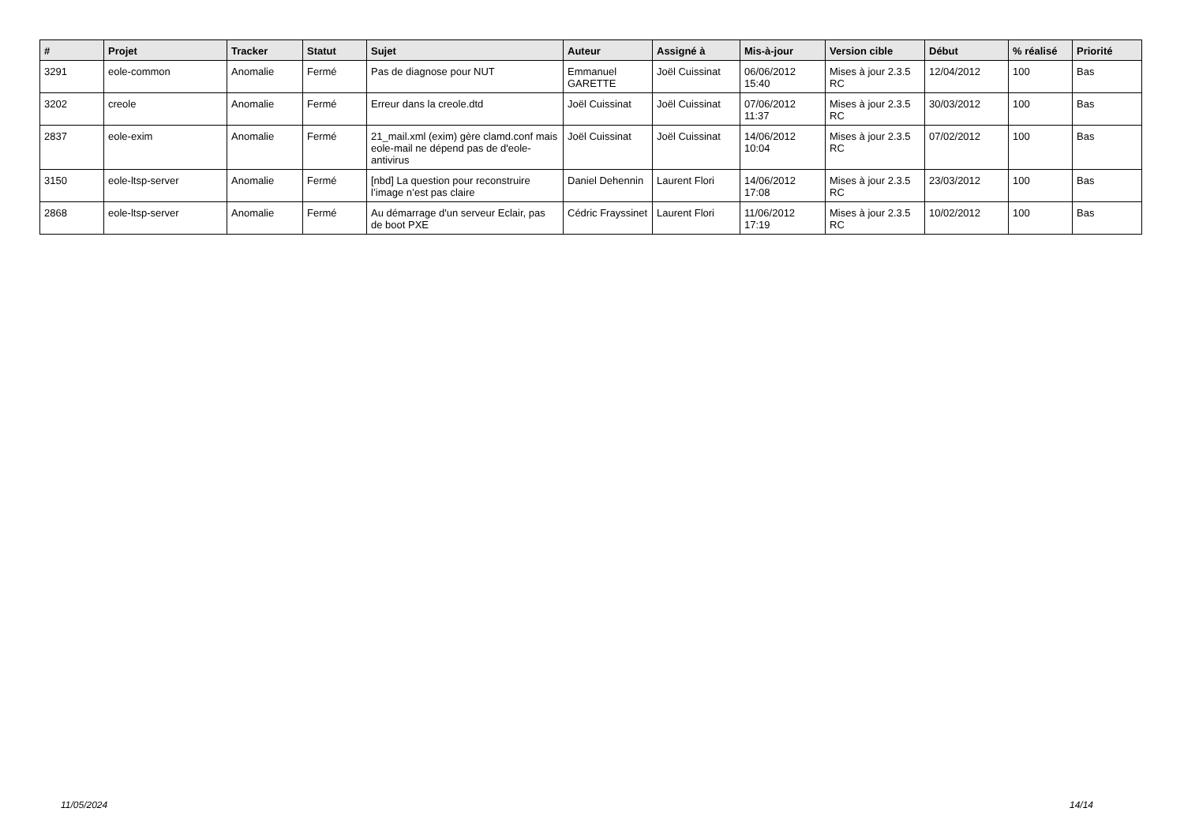| # | Projet | Tracker | Statut | Sujet | Auteur | Assigné à | Mis-à-jour | Version cible | Début | % réalisé | Priorité |
| --- | --- | --- | --- | --- | --- | --- | --- | --- | --- | --- | --- |
| 3291 | eole-common | Anomalie | Fermé | Pas de diagnose pour NUT | Emmanuel GARETTE | Joël Cuissinat | 06/06/2012 15:40 | Mises à jour 2.3.5 RC | 12/04/2012 | 100 | Bas |
| 3202 | creole | Anomalie | Fermé | Erreur dans la creole.dtd | Joël Cuissinat | Joël Cuissinat | 07/06/2012 11:37 | Mises à jour 2.3.5 RC | 30/03/2012 | 100 | Bas |
| 2837 | eole-exim | Anomalie | Fermé | 21_mail.xml (exim) gère clamd.conf mais eole-mail ne dépend pas de d'eole-antivirus | Joël Cuissinat | Joël Cuissinat | 14/06/2012 10:04 | Mises à jour 2.3.5 RC | 07/02/2012 | 100 | Bas |
| 3150 | eole-ltsp-server | Anomalie | Fermé | [nbd] La question pour reconstruire l’image n’est pas claire | Daniel Dehennin | Laurent Flori | 14/06/2012 17:08 | Mises à jour 2.3.5 RC | 23/03/2012 | 100 | Bas |
| 2868 | eole-ltsp-server | Anomalie | Fermé | Au démarrage d'un serveur Eclair, pas de boot PXE | Cédric Frayssinet | Laurent Flori | 11/06/2012 17:19 | Mises à jour 2.3.5 RC | 10/02/2012 | 100 | Bas |
11/05/2024 14/14